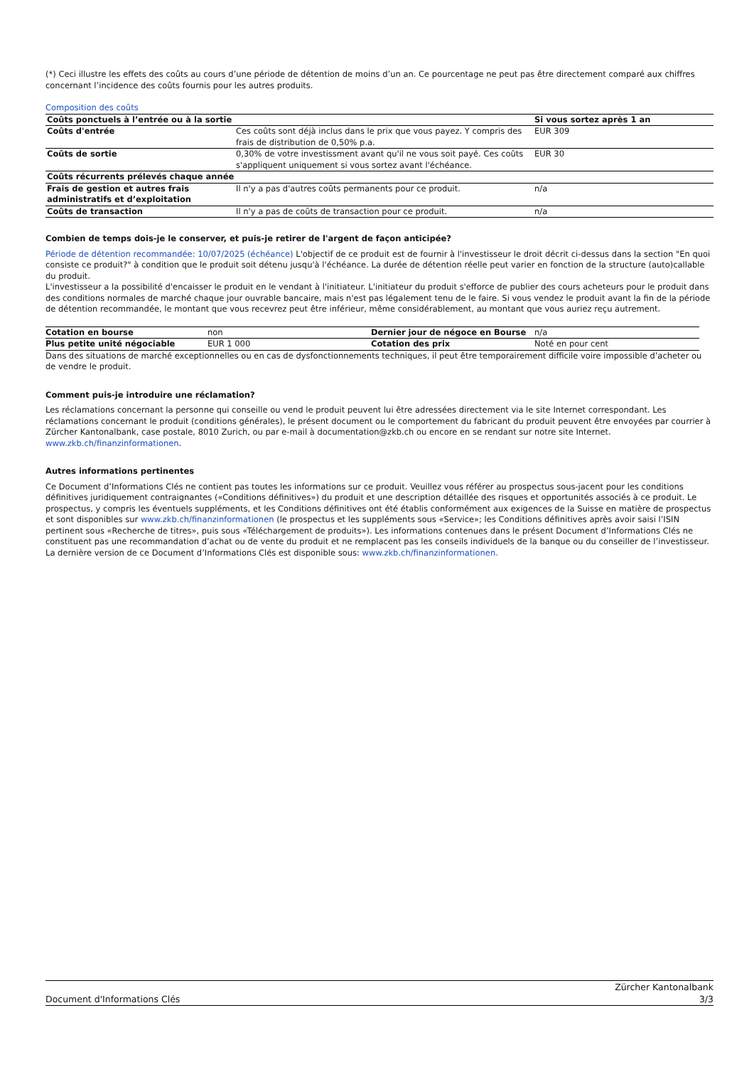(*) Ceci illustre les effets des coûts au cours d’une période de détention de moins d’un an. Ce pourcentage ne peut pas être directement comparé aux chiffres concernant l’incidence des coûts fournis pour les autres produits.
Composition des coûts
| Coûts ponctuels à l’entrée ou à la sortie | | Si vous sortez après 1 an |
| --- | --- | --- |
| Coûts d'entrée | Ces coûts sont déjà inclus dans le prix que vous payez. Y compris des frais de distribution de 0,50% p.a. | EUR 309 |
| Coûts de sortie | 0,30% de votre investissment avant qu'il ne vous soit payé. Ces coûts s'appliquent uniquement si vous sortez avant l'échéance. | EUR 30 |
| Coûts récurrents prélevés chaque année | | |
| Frais de gestion et autres frais administratifs et d’exploitation | Il n'y a pas d'autres coûts permanents pour ce produit. | n/a |
| Coûts de transaction | Il n'y a pas de coûts de transaction pour ce produit. | n/a |
Combien de temps dois-je le conserver, et puis-je retirer de l'argent de façon anticipée?
Période de détention recommandée: 10/07/2025 (échéance) L'objectif de ce produit est de fournir à l'investisseur le droit décrit ci-dessus dans la section "En quoi consiste ce produit?" à condition que le produit soit détenu jusqu'à l'échéance. La durée de détention réelle peut varier en fonction de la structure (auto)callable du produit.
L'investisseur a la possibilité d'encaisser le produit en le vendant à l'initiateur. L'initiateur du produit s'efforce de publier des cours acheteurs pour le produit dans des conditions normales de marché chaque jour ouvrable bancaire, mais n'est pas légalement tenu de le faire. Si vous vendez le produit avant la fin de la période de détention recommandée, le montant que vous recevrez peut être inférieur, même considérablement, au montant que vous auriez reçu autrement.
| Cotation en bourse | non | Dernier jour de négoce en Bourse | n/a |
| Plus petite unité négociable | EUR 1 000 | Cotation des prix | Noté en pour cent |
Dans des situations de marché exceptionnelles ou en cas de dysfonctionnements techniques, il peut être temporairement difficile voire impossible d’acheter ou de vendre le produit.
Comment puis-je introduire une réclamation?
Les réclamations concernant la personne qui conseille ou vend le produit peuvent lui être adressées directement via le site Internet correspondant. Les réclamations concernant le produit (conditions générales), le présent document ou le comportement du fabricant du produit peuvent être envoyées par courrier à Zürcher Kantonalbank, case postale, 8010 Zurich, ou par e-mail à documentation@zkb.ch ou encore en se rendant sur notre site Internet.
www.zkb.ch/finanzinformationen.
Autres informations pertinentes
Ce Document d’Informations Clés ne contient pas toutes les informations sur ce produit. Veuillez vous référer au prospectus sous-jacent pour les conditions définitives juridiquement contraignantes («Conditions définitives») du produit et une description détaillée des risques et opportunités associés à ce produit. Le prospectus, y compris les éventuels suppléments, et les Conditions définitives ont été établis conformément aux exigences de la Suisse en matière de prospectus et sont disponibles sur www.zkb.ch/finanzinformationen (le prospectus et les suppléments sous «Service»; les Conditions définitives après avoir saisi l’ISIN pertinent sous «Recherche de titres», puis sous «Téléchargement de produits»). Les informations contenues dans le présent Document d’Informations Clés ne constituent pas une recommandation d’achat ou de vente du produit et ne remplacent pas les conseils individuels de la banque ou du conseiller de l’investisseur. La dernière version de ce Document d’Informations Clés est disponible sous: www.zkb.ch/finanzinformationen.
Document d'Informations Clés
Zürcher Kantonalbank
3/3